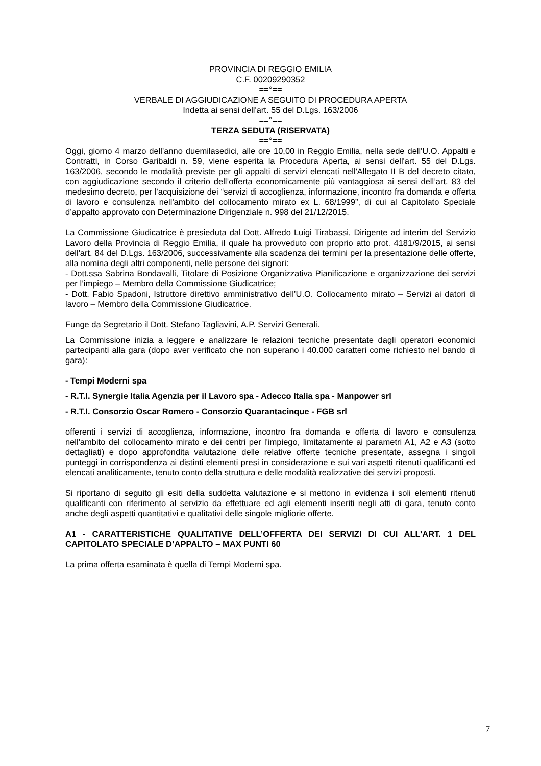PROVINCIA DI REGGIO EMILIA
C.F. 00209290352
==°==
VERBALE DI AGGIUDICAZIONE A SEGUITO DI PROCEDURA APERTA
Indetta ai sensi dell'art. 55 del D.Lgs. 163/2006
==°==
TERZA SEDUTA (RISERVATA)
==°==
Oggi, giorno 4 marzo dell'anno duemilasedici, alle ore 10,00 in Reggio Emilia, nella sede dell'U.O. Appalti e Contratti, in Corso Garibaldi n. 59, viene esperita la Procedura Aperta, ai sensi dell'art. 55 del D.Lgs. 163/2006, secondo le modalità previste per gli appalti di servizi elencati nell'Allegato II B del decreto citato, con aggiudicazione secondo il criterio dell’offerta economicamente più vantaggiosa ai sensi dell’art. 83 del medesimo decreto, per l'acquisizione dei “servizi di accoglienza, informazione, incontro fra domanda e offerta di lavoro e consulenza nell'ambito del collocamento mirato ex L. 68/1999”, di cui al Capitolato Speciale d’appalto approvato con Determinazione Dirigenziale n. 998 del 21/12/2015.
La Commissione Giudicatrice è presieduta dal Dott. Alfredo Luigi Tirabassi, Dirigente ad interim del Servizio Lavoro della Provincia di Reggio Emilia, il quale ha provveduto con proprio atto prot. 4181/9/2015, ai sensi dell'art. 84 del D.Lgs. 163/2006, successivamente alla scadenza dei termini per la presentazione delle offerte, alla nomina degli altri componenti, nelle persone dei signori:
- Dott.ssa Sabrina Bondavalli, Titolare di Posizione Organizzativa Pianificazione e organizzazione dei servizi per l’impiego – Membro della Commissione Giudicatrice;
- Dott. Fabio Spadoni, Istruttore direttivo amministrativo dell’U.O. Collocamento mirato – Servizi ai datori di lavoro – Membro della Commissione Giudicatrice.
Funge da Segretario il Dott. Stefano Tagliavini, A.P. Servizi Generali.
La Commissione inizia a leggere e analizzare le relazioni tecniche presentate dagli operatori economici partecipanti alla gara (dopo aver verificato che non superano i 40.000 caratteri come richiesto nel bando di gara):
- Tempi Moderni spa
- R.T.I. Synergie Italia Agenzia per il Lavoro spa - Adecco Italia spa - Manpower srl
- R.T.I. Consorzio Oscar Romero - Consorzio Quarantacinque - FGB srl
offerenti i servizi di accoglienza, informazione, incontro fra domanda e offerta di lavoro e consulenza nell'ambito del collocamento mirato e dei centri per l'impiego, limitatamente ai parametri A1, A2 e A3 (sotto dettagliati) e dopo approfondita valutazione delle relative offerte tecniche presentate, assegna i singoli punteggi in corrispondenza ai distinti elementi presi in considerazione e sui vari aspetti ritenuti qualificanti ed elencati analiticamente, tenuto conto della struttura e delle modalità realizzative dei servizi proposti.
Si riportano di seguito gli esiti della suddetta valutazione e si mettono in evidenza i soli elementi ritenuti qualificanti con riferimento al servizio da effettuare ed agli elementi inseriti negli atti di gara, tenuto conto anche degli aspetti quantitativi e qualitativi delle singole migliorie offerte.
A1 - CARATTERISTICHE QUALITATIVE DELL’OFFERTA DEI SERVIZI DI CUI ALL’ART. 1 DEL CAPITOLATO SPECIALE D’APPALTO – MAX PUNTI 60
La prima offerta esaminata è quella di Tempi Moderni spa.
7